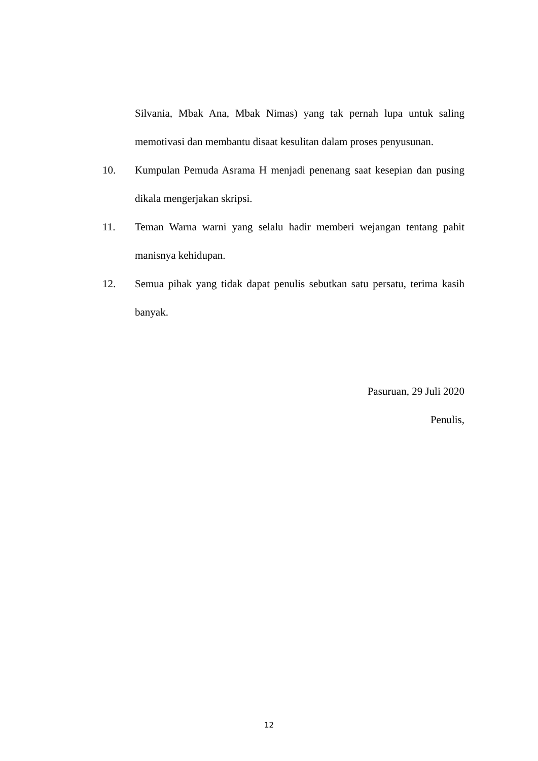Silvania, Mbak Ana, Mbak Nimas) yang tak pernah lupa untuk saling memotivasi dan membantu disaat kesulitan dalam proses penyusunan.
10. Kumpulan Pemuda Asrama H menjadi penenang saat kesepian dan pusing dikala mengerjakan skripsi.
11. Teman Warna warni yang selalu hadir memberi wejangan tentang pahit manisnya kehidupan.
12. Semua pihak yang tidak dapat penulis sebutkan satu persatu, terima kasih banyak.
Pasuruan, 29 Juli 2020
Penulis,
12